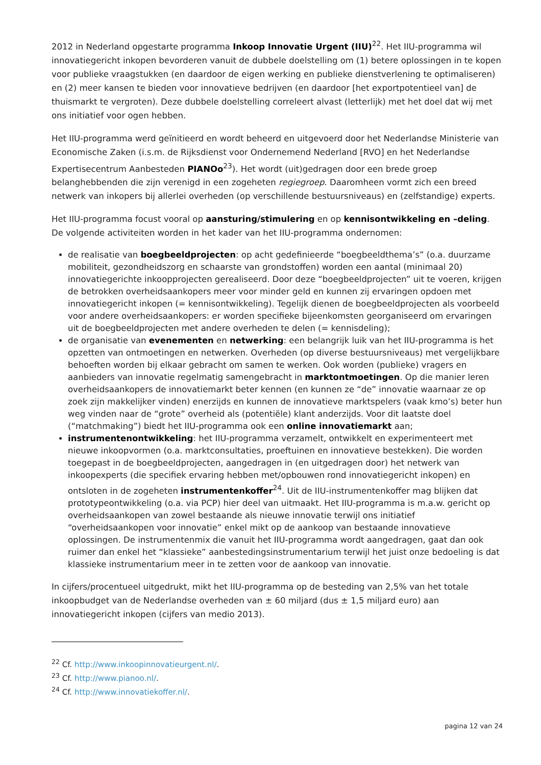2012 in Nederland opgestarte programma Inkoop Innovatie Urgent (IIU)<sup>22</sup>. Het IIU-programma wil innovatiegericht inkopen bevorderen vanuit de dubbele doelstelling om (1) betere oplossingen in te kopen voor publieke vraagstukken (en daardoor de eigen werking en publieke dienstverlening te optimaliseren) en (2) meer kansen te bieden voor innovatieve bedrijven (en daardoor [het exportpotentieel van] de thuismarkt te vergroten). Deze dubbele doelstelling correleert alvast (letterlijk) met het doel dat wij met ons initiatief voor ogen hebben.
Het IIU-programma werd geïnitieerd en wordt beheerd en uitgevoerd door het Nederlandse Ministerie van Economische Zaken (i.s.m. de Rijksdienst voor Ondernemend Nederland [RVO] en het Nederlandse Expertisecentrum Aanbesteden PIANOo<sup>23</sup>). Het wordt (uit)gedragen door een brede groep belanghebbenden die zijn verenigd in een zogeheten regiegroep. Daaromheen vormt zich een breed netwerk van inkopers bij allerlei overheden (op verschillende bestuursniveaus) en (zelfstandige) experts.
Het IIU-programma focust vooral op aansturing/stimulering en op kennisontwikkeling en –deling. De volgende activiteiten worden in het kader van het IIU-programma ondernomen:
de realisatie van boegbeeldprojecten: op acht gedefinieerde “boegbeeldthema’s” (o.a. duurzame mobiliteit, gezondheidszorg en schaarste van grondstoffen) worden een aantal (minimaal 20) innovatiegerichte inkoopprojecten gerealiseerd. Door deze “boegbeeldprojecten” uit te voeren, krijgen de betrokken overheidsaankopers meer voor minder geld en kunnen zij ervaringen opdoen met innovatiegericht inkopen (= kennisontwikkeling). Tegelijk dienen de boegbeeldprojecten als voorbeeld voor andere overheidsaankopers: er worden specifieke bijeenkomsten georganiseerd om ervaringen uit de boegbeeldprojecten met andere overheden te delen (= kennisdeling);
de organisatie van evenementen en netwerking: een belangrijk luik van het IIU-programma is het opzetten van ontmoetingen en netwerken. Overheden (op diverse bestuursniveaus) met vergelijkbare behoeften worden bij elkaar gebracht om samen te werken. Ook worden (publieke) vragers en aanbieders van innovatie regelmatig samengebracht in marktontmoetingen. Op die manier leren overheidsaankopers de innovatiemarkt beter kennen (en kunnen ze “de” innovatie waarnaar ze op zoek zijn makkelijker vinden) enerzijds en kunnen de innovatieve marktspelers (vaak kmo’s) beter hun weg vinden naar de “grote” overheid als (potentiële) klant anderzijds. Voor dit laatste doel (“matchmaking”) biedt het IIU-programma ook een online innovatiemarkt aan;
instrumentenontwikkeling: het IIU-programma verzamelt, ontwikkelt en experimenteert met nieuwe inkoopvormen (o.a. marktconsultaties, proeftuinen en innovatieve bestekken). Die worden toegepast in de boegbeeldprojecten, aangedragen in (en uitgedragen door) het netwerk van inkoopexperts (die specifiek ervaring hebben met/opbouwen rond innovatiegericht inkopen) en ontsloten in de zogeheten instrumentenkoffer<sup>24</sup>. Uit de IIU-instrumentenkoffer mag blijken dat prototypeontwikkeling (o.a. via PCP) hier deel van uitmaakt. Het IIU-programma is m.a.w. gericht op overheidsaankopen van zowel bestaande als nieuwe innovatie terwijl ons initiatief “overheidsaankopen voor innovatie” enkel mikt op de aankoop van bestaande innovatieve oplossingen. De instrumentenmix die vanuit het IIU-programma wordt aangedragen, gaat dan ook ruimer dan enkel het “klassieke” aanbestedingsinstrumentarium terwijl het juist onze bedoeling is dat klassieke instrumentarium meer in te zetten voor de aankoop van innovatie.
In cijfers/procentueel uitgedrukt, mikt het IIU-programma op de besteding van 2,5% van het totale inkoopbudget van de Nederlandse overheden van ± 60 miljard (dus ± 1,5 miljard euro) aan innovatiegericht inkopen (cijfers van medio 2013).
<sup>22</sup> Cf. http://www.inkoopinnovatieurgent.nl/.
<sup>23</sup> Cf. http://www.pianoo.nl/.
<sup>24</sup> Cf. http://www.innovatiekoffer.nl/.
pagina 12 van 24